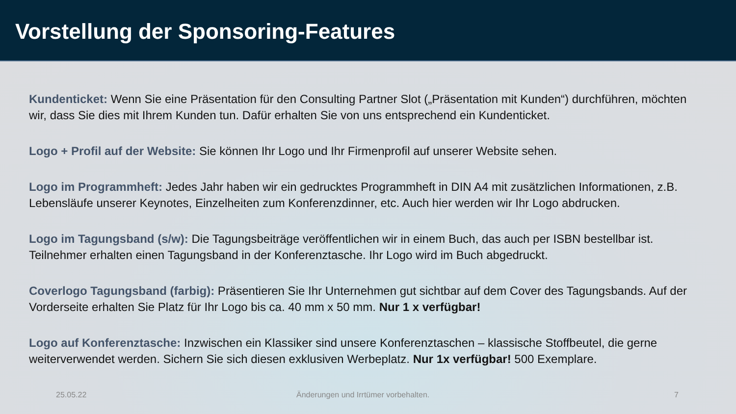Vorstellung der Sponsoring-Features
Kundenticket: Wenn Sie eine Präsentation für den Consulting Partner Slot („Präsentation mit Kunden“) durchführen, möchten wir, dass Sie dies mit Ihrem Kunden tun. Dafür erhalten Sie von uns entsprechend ein Kundenticket.
Logo + Profil auf der Website: Sie können Ihr Logo und Ihr Firmenprofil auf unserer Website sehen.
Logo im Programmheft: Jedes Jahr haben wir ein gedrucktes Programmheft in DIN A4 mit zusätzlichen Informationen, z.B. Lebensläufe unserer Keynotes, Einzelheiten zum Konferenzdinner, etc. Auch hier werden wir Ihr Logo abdrucken.
Logo im Tagungsband (s/w): Die Tagungsbeiträge veröffentlichen wir in einem Buch, das auch per ISBN bestellbar ist. Teilnehmer erhalten einen Tagungsband in der Konferenztasche. Ihr Logo wird im Buch abgedruckt.
Coverlogo Tagungsband (farbig): Präsentieren Sie Ihr Unternehmen gut sichtbar auf dem Cover des Tagungsbands. Auf der Vorderseite erhalten Sie Platz für Ihr Logo bis ca. 40 mm x 50 mm. Nur 1 x verfügbar!
Logo auf Konferenztasche: Inzwischen ein Klassiker sind unsere Konferenztaschen – klassische Stoffbeutel, die gerne weiterverwendet werden. Sichern Sie sich diesen exklusiven Werbeplatz. Nur 1x verfügbar! 500 Exemplare.
25.05.22 Änderungen und Irrtümer vorbehalten. 7